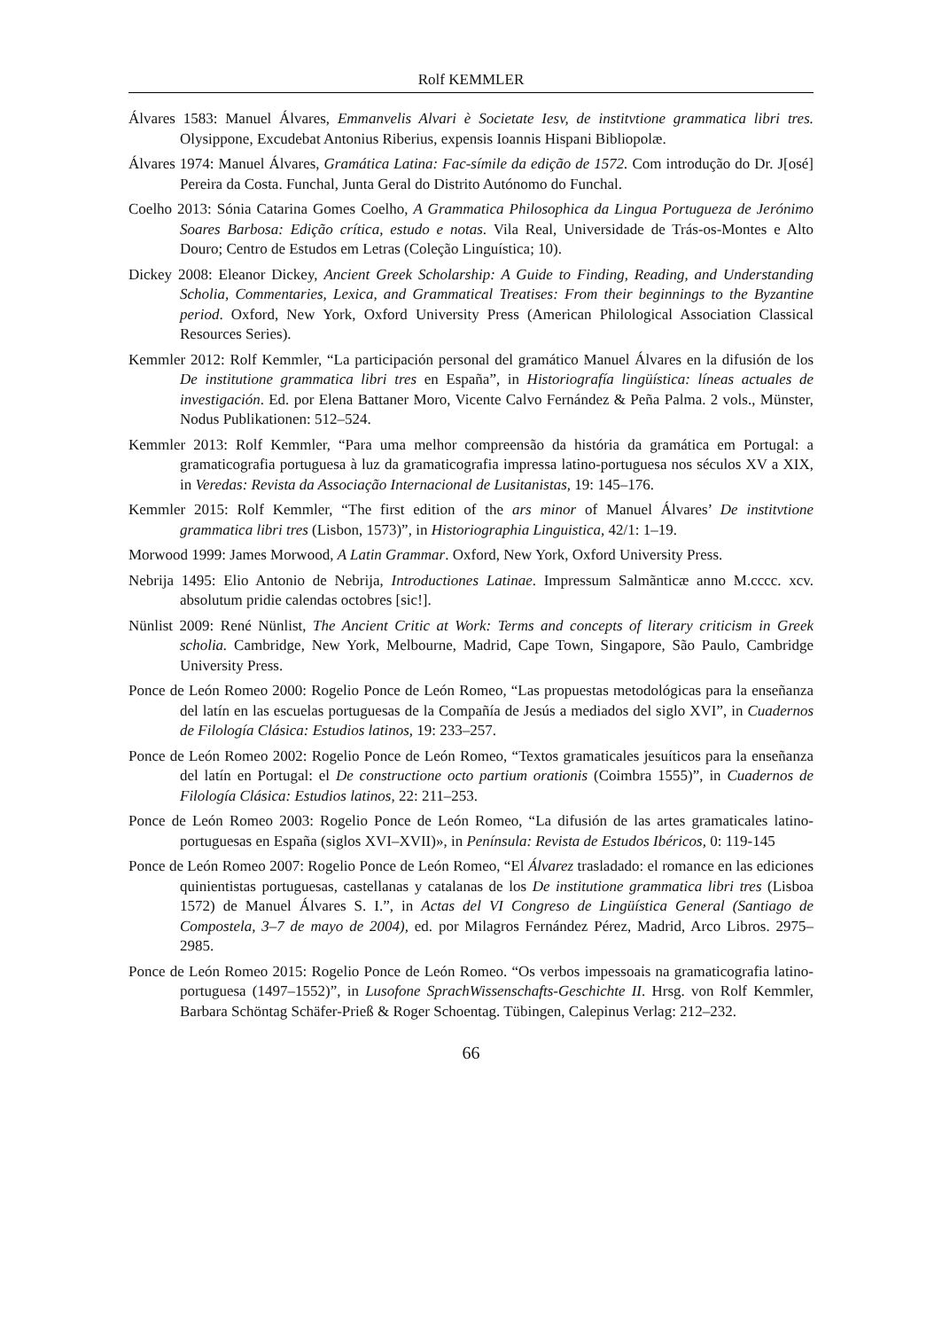Rolf KEMMLER
Álvares 1583: Manuel Álvares, Emmanvelis Alvari è Societate Iesv, de institvtione grammatica libri tres. Olysippone, Excudebat Antonius Riberius, expensis Ioannis Hispani Bibliopolæ.
Álvares 1974: Manuel Álvares, Gramática Latina: Fac-símile da edição de 1572. Com introdução do Dr. J[osé] Pereira da Costa. Funchal, Junta Geral do Distrito Autónomo do Funchal.
Coelho 2013: Sónia Catarina Gomes Coelho, A Grammatica Philosophica da Lingua Portugueza de Jerónimo Soares Barbosa: Edição crítica, estudo e notas. Vila Real, Universidade de Trás-os-Montes e Alto Douro; Centro de Estudos em Letras (Coleção Linguística; 10).
Dickey 2008: Eleanor Dickey, Ancient Greek Scholarship: A Guide to Finding, Reading, and Understanding Scholia, Commentaries, Lexica, and Grammatical Treatises: From their beginnings to the Byzantine period. Oxford, New York, Oxford University Press (American Philological Association Classical Resources Series).
Kemmler 2012: Rolf Kemmler, “La participación personal del gramático Manuel Álvares en la difusión de los De institutione grammatica libri tres en España”, in Historiografía lingüística: líneas actuales de investigación. Ed. por Elena Battaner Moro, Vicente Calvo Fernández & Peña Palma. 2 vols., Münster, Nodus Publikationen: 512–524.
Kemmler 2013: Rolf Kemmler, “Para uma melhor compreensão da história da gramática em Portugal: a gramaticografia portuguesa à luz da gramaticografia impressa latino-portuguesa nos séculos XV a XIX, in Veredas: Revista da Associação Internacional de Lusitanistas, 19: 145–176.
Kemmler 2015: Rolf Kemmler, “The first edition of the ars minor of Manuel Álvares’ De institvtione grammatica libri tres (Lisbon, 1573)”, in Historiographia Linguistica, 42/1: 1–19.
Morwood 1999: James Morwood, A Latin Grammar. Oxford, New York, Oxford University Press.
Nebrija 1495: Elio Antonio de Nebrija, Introductiones Latinae. Impressum Salmãnticæ anno M.cccc. xcv. absolutum pridie calendas octobres [sic!].
Nünlist 2009: René Nünlist, The Ancient Critic at Work: Terms and concepts of literary criticism in Greek scholia. Cambridge, New York, Melbourne, Madrid, Cape Town, Singapore, São Paulo, Cambridge University Press.
Ponce de León Romeo 2000: Rogelio Ponce de León Romeo, “Las propuestas metodológicas para la enseñanza del latín en las escuelas portuguesas de la Compañía de Jesús a mediados del siglo XVI”, in Cuadernos de Filología Clásica: Estudios latinos, 19: 233–257.
Ponce de León Romeo 2002: Rogelio Ponce de León Romeo, “Textos gramaticales jesuíticos para la enseñanza del latín en Portugal: el De constructione octo partium orationis (Coimbra 1555)”, in Cuadernos de Filología Clásica: Estudios latinos, 22: 211–253.
Ponce de León Romeo 2003: Rogelio Ponce de León Romeo, “La difusión de las artes gramaticales latino-portuguesas en España (siglos XVI–XVII)», in Península: Revista de Estudos Ibéricos, 0: 119-145
Ponce de León Romeo 2007: Rogelio Ponce de León Romeo, “El Álvarez trasladado: el romance en las ediciones quinientistas portuguesas, castellanas y catalanas de los De institutione grammatica libri tres (Lisboa 1572) de Manuel Álvares S. I.”, in Actas del VI Congreso de Lingüística General (Santiago de Compostela, 3–7 de mayo de 2004), ed. por Milagros Fernández Pérez, Madrid, Arco Libros. 2975–2985.
Ponce de León Romeo 2015: Rogelio Ponce de León Romeo. “Os verbos impessoais na gramaticografia latino-portuguesa (1497–1552)”, in Lusofone SprachWissenschafts-Geschichte II. Hrsg. von Rolf Kemmler, Barbara Schöntag Schäfer-Prieß & Roger Schoentag. Tübingen, Calepinus Verlag: 212–232.
66